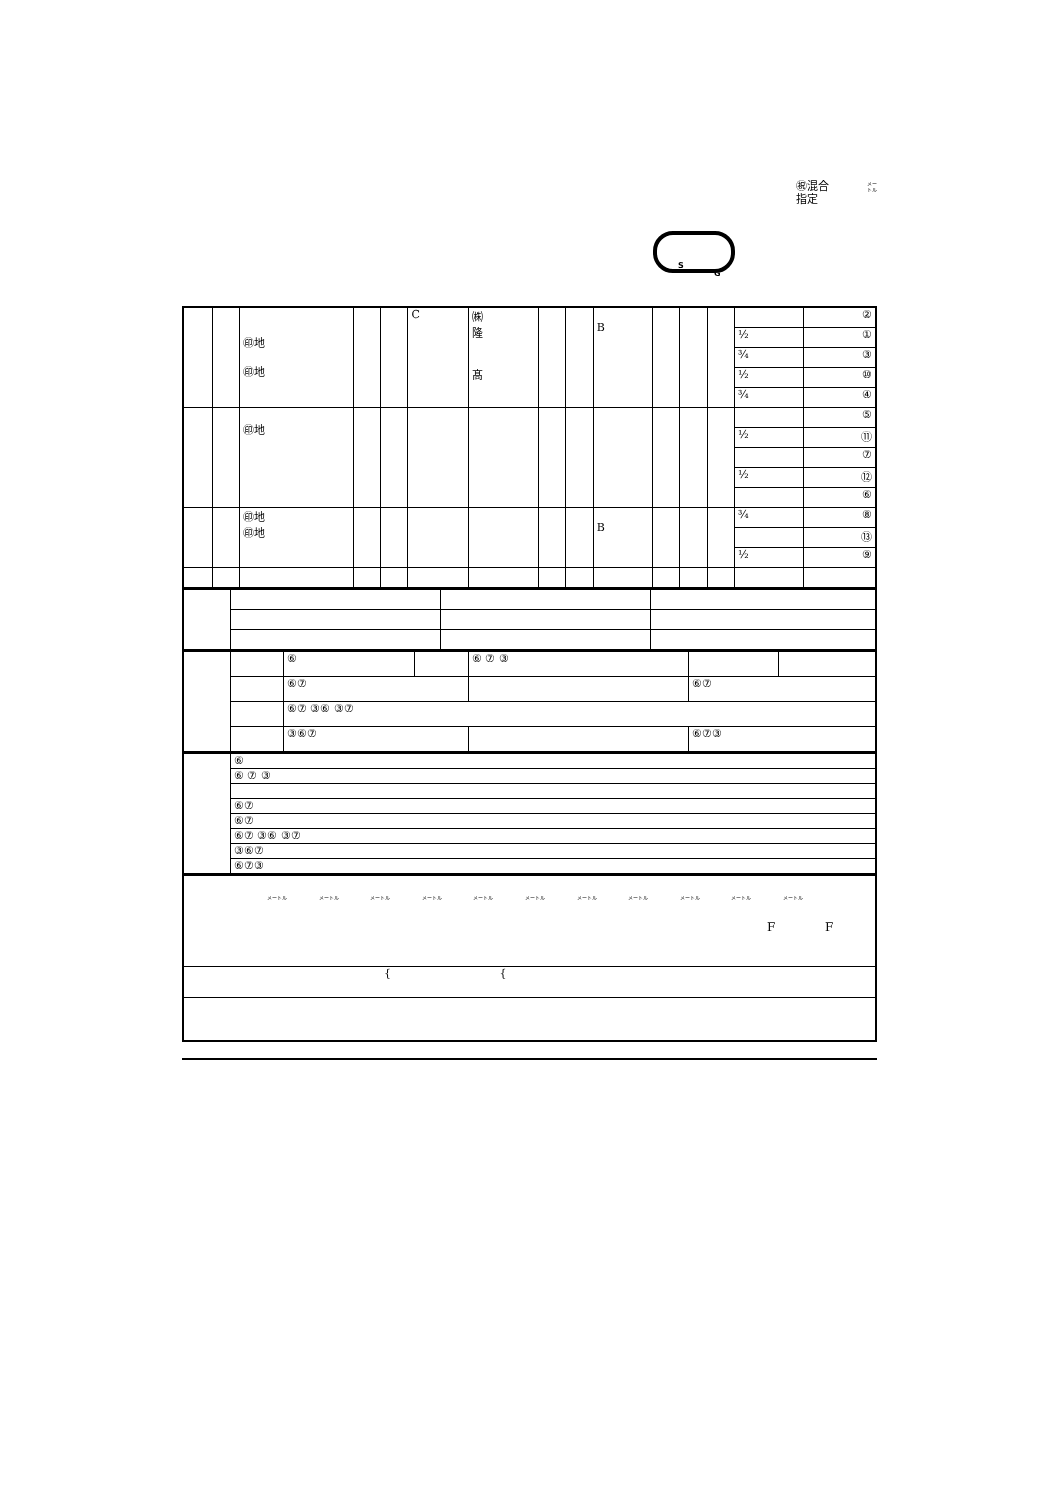㊗混合
指定
メー
トル
S
G
| | | ㊞地 ㊞地 | | | C | ㈱ 隆 髙 | | | B | | | | | ② |
| | | | | | | | | | | | | | ½ | ① |
| | | | | | | | | | | | | | ¾ | ③ |
| | | | | | | | | | | | | | ½ | ⑩ |
| | | | | | | | | | | | | | ¾ | ④ |
| | | ㊞地 | | | | | | | | | | | | ⑤ |
| | | | | | | | | | | | | | ½ | ⑪ |
| | | | | | | | | | | | | | | ⑦ |
| | | | | | | | | | | | | | ½ | ⑫ |
| | | | | | | | | | | | | | | ⑥ |
| | | ㊞地 ㊞地 | | | | | | | B | | | | ¾ | ⑧ |
| | | | | | | | | | | | | | | ⑬ |
| | | | | | | | | | | | | | ½ | ⑨ |
| | | ⑥ | | ⑥ ⑦ ③ | | |
| | | ⑥⑦ | | | ⑥⑦ | |
| | | ⑥⑦ ③⑥ ③⑦ | | | | |
| | | ③⑥⑦ | | | ⑥⑦③ | |
| | ⑥ |
| | ⑥ ⑦ ③ |
| | ⑥⑦ |
| | ⑥⑦ |
| | ⑥⑦ ③⑥ ③⑦ |
| | ③⑥⑦ |
| | ⑥⑦③ |
| メートル メートル メートル メートル メートル メートル メートル メートル メートル メートル メートル F F |
| { { |